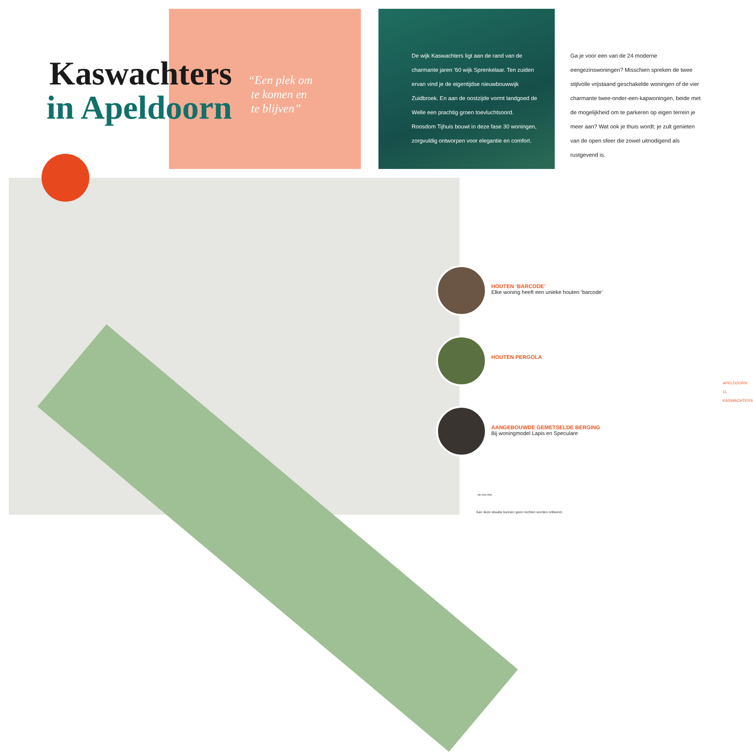Kaswachters in Apeldoorn
“Een plek om
te komen en
te blijven”
De wijk Kaswachters ligt aan de rand van de charmante jaren ’60 wijk Sprenkelaar. Ten zuiden ervan vind je de eigentijdse nieuwbouwwijk Zuidbroek. En aan de oostzijde vormt landgoed de Welle een prachtig groen toevluchtsoord. Roosdom Tijhuis bouwt in deze fase 30 woningen, zorgvuldig ontworpen voor elegantie en comfort.
Ga je voor een van de 24 moderne eengezinswoningen? Misschien spreken de twee stijlvolle vrijstaand geschakelde woningen of de vier charmante twee-onder-een-kapwoningen, beide met de mogelijkheid om te parkeren op eigen terrein je meer aan? Wat ook je thuis wordt: je zult genieten van de open sfeer die zowel uitnodigend als rustgevend is.
HOUTEN ‘BARCODE’
Elke woning heeft een unieke houten ‘barcode’
HOUTEN PERGOLA
AANGEBOUWDE GEMETSELDE BERGING
Bij woningmodel Lapis en Speculare
APELDOORN
11
KASWACHTERS
0m 10m 20m
Aan deze situatie kunnen geen rechten worden ontleend.